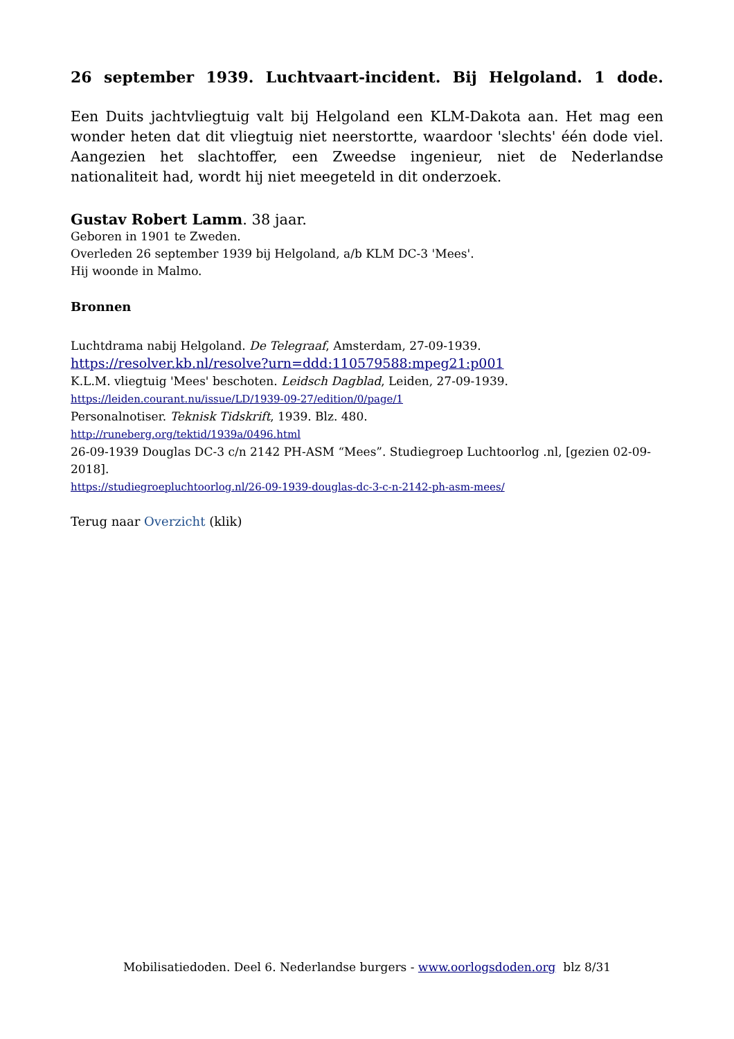26 september 1939. Luchtvaart-incident. Bij Helgoland. 1 dode.
Een Duits jachtvliegtuig valt bij Helgoland een KLM-Dakota aan. Het mag een wonder heten dat dit vliegtuig niet neerstortte, waardoor 'slechts' één dode viel. Aangezien het slachtoffer, een Zweedse ingenieur, niet de Nederlandse nationaliteit had, wordt hij niet meegeteld in dit onderzoek.
Gustav Robert Lamm. 38 jaar.
Geboren in 1901 te Zweden.
Overleden 26 september 1939 bij Helgoland, a/b KLM DC-3 'Mees'.
Hij woonde in Malmo.
Bronnen
Luchtdrama nabij Helgoland. De Telegraaf, Amsterdam, 27-09-1939.
https://resolver.kb.nl/resolve?urn=ddd:110579588:mpeg21:p001
K.L.M. vliegtuig 'Mees' beschoten. Leidsch Dagblad, Leiden, 27-09-1939.
https://leiden.courant.nu/issue/LD/1939-09-27/edition/0/page/1
Personalnotiser. Teknisk Tidskrift, 1939. Blz. 480.
http://runeberg.org/tektid/1939a/0496.html
26-09-1939 Douglas DC-3 c/n 2142 PH-ASM “Mees”. Studiegroep Luchtoorlog .nl, [gezien 02-09-2018].
https://studiegroepluchtoorlog.nl/26-09-1939-douglas-dc-3-c-n-2142-ph-asm-mees/
Terug naar Overzicht (klik)
Mobilisatiedoden. Deel 6. Nederlandse burgers - www.oorlogsdoden.org blz 8/31